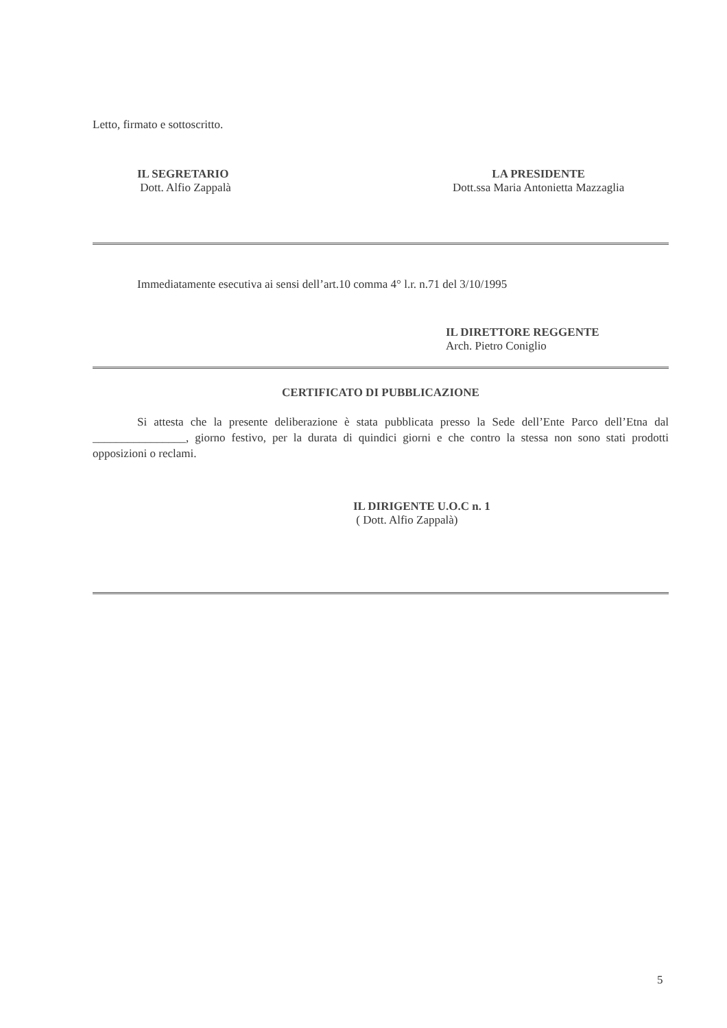Letto, firmato e sottoscritto.
IL SEGRETARIO
Dott. Alfio Zappalà
LA PRESIDENTE
Dott.ssa Maria Antonietta Mazzaglia
Immediatamente esecutiva ai sensi dell’art.10 comma 4° l.r. n.71 del 3/10/1995
IL DIRETTORE REGGENTE
Arch. Pietro Coniglio
CERTIFICATO DI PUBBLICAZIONE
Si attesta che la presente deliberazione è stata pubblicata presso la Sede dell’Ente Parco dell’Etna dal ________________, giorno festivo, per la durata di quindici giorni e che contro la stessa non sono stati prodotti opposizioni o reclami.
IL DIRIGENTE U.O.C n. 1
( Dott. Alfio Zappalà)
5